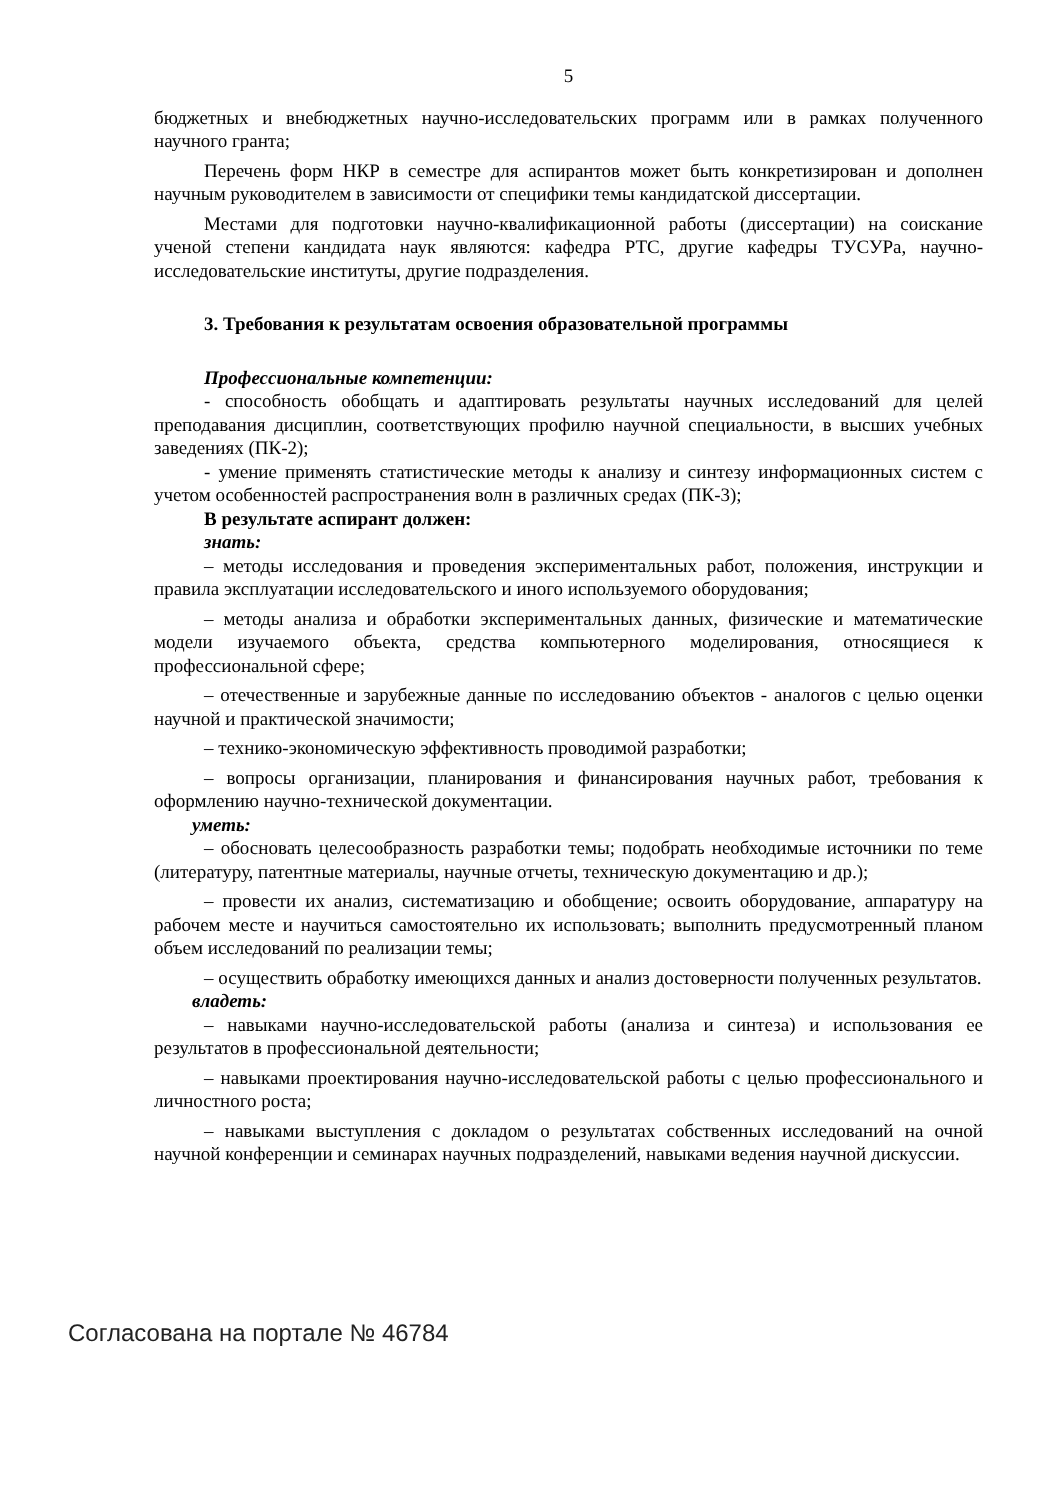5
бюджетных и внебюджетных научно-исследовательских программ или в рамках полученного научного гранта;
Перечень форм НКР в семестре для аспирантов может быть конкретизирован и дополнен научным руководителем в зависимости от специфики темы кандидатской диссертации.
Местами для подготовки научно-квалификационной работы (диссертации) на соискание ученой степени кандидата наук являются: кафедра РТС, другие кафедры ТУСУРа, научно-исследовательские институты, другие подразделения.
3. Требования к результатам освоения образовательной программы
Профессиональные компетенции:
- способность обобщать и адаптировать результаты научных исследований для целей преподавания дисциплин, соответствующих профилю научной специальности, в высших учебных заведениях (ПК-2);
- умение применять статистические методы к анализу и синтезу информационных систем с учетом особенностей распространения волн в различных средах (ПК-3);
В результате аспирант должен:
знать:
– методы исследования и проведения экспериментальных работ, положения, инструкции и правила эксплуатации исследовательского и иного используемого оборудования;
– методы анализа и обработки экспериментальных данных, физические и математические модели изучаемого объекта, средства компьютерного моделирования, относящиеся к профессиональной сфере;
– отечественные и зарубежные данные по исследованию объектов - аналогов с целью оценки научной и практической значимости;
– технико-экономическую эффективность проводимой разработки;
– вопросы организации, планирования и финансирования научных работ, требования к оформлению научно-технической документации.
уметь:
– обосновать целесообразность разработки темы; подобрать необходимые источники по теме (литературу, патентные материалы, научные отчеты, техническую документацию и др.);
– провести их анализ, систематизацию и обобщение; освоить оборудование, аппаратуру на рабочем месте и научиться самостоятельно их использовать; выполнить предусмотренный планом объем исследований по реализации темы;
– осуществить обработку имеющихся данных и анализ достоверности полученных результатов.
владеть:
– навыками научно-исследовательской работы (анализа и синтеза) и использования ее результатов в профессиональной деятельности;
– навыками проектирования научно-исследовательской работы с целью профессионального и личностного роста;
– навыками выступления с докладом о результатах собственных исследований на очной научной конференции и семинарах научных подразделений, навыками ведения научной дискуссии.
Согласована на портале № 46784